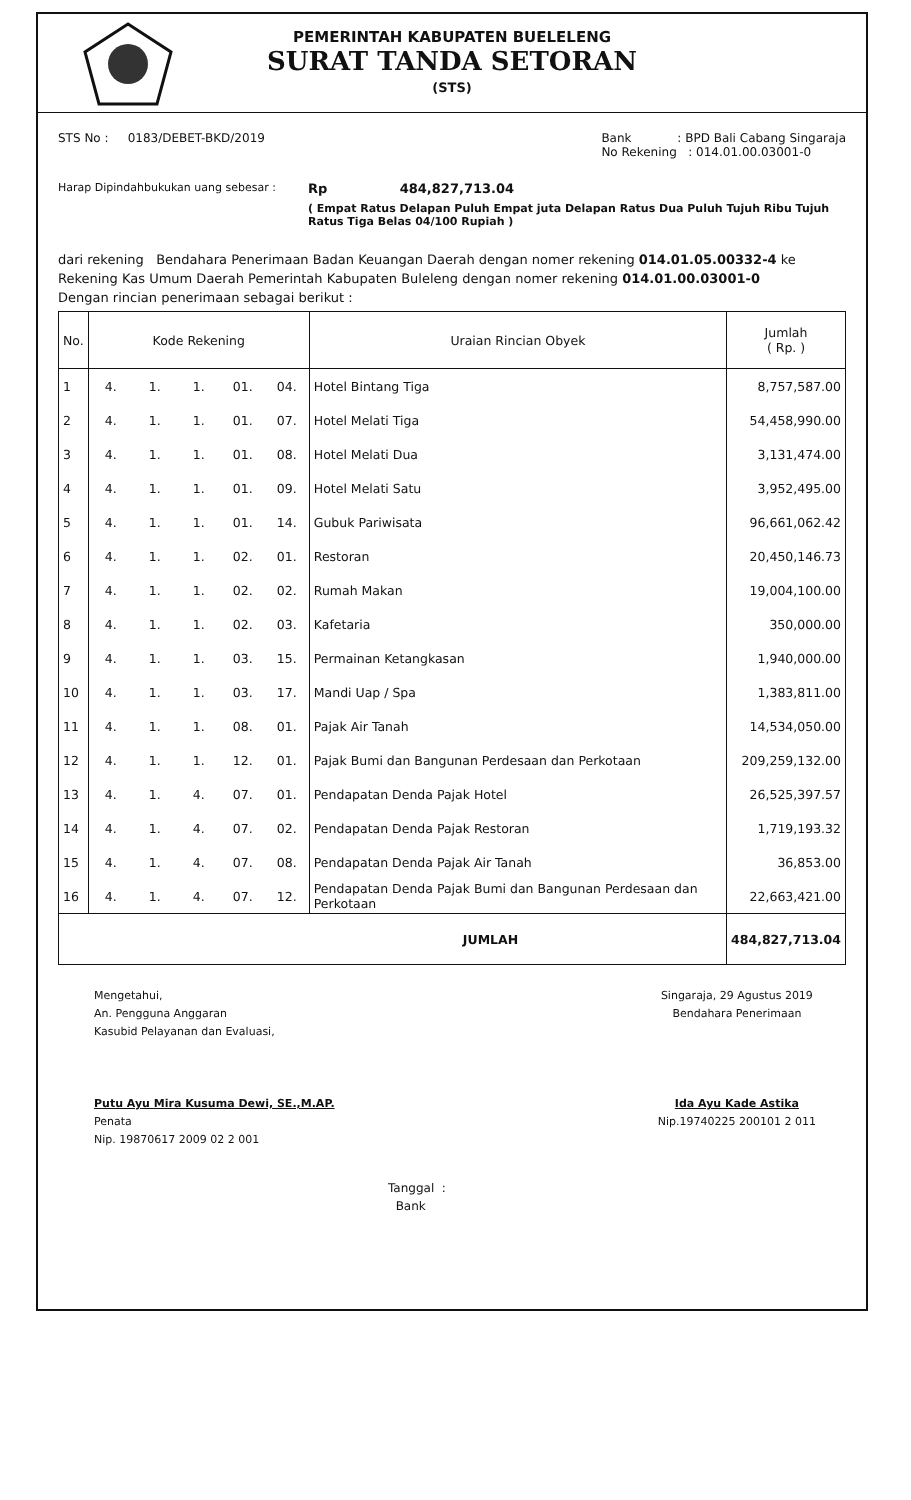PEMERINTAH KABUPATEN BUELELENG
SURAT TANDA SETORAN
(STS)
STS No : 0183/DEBET-BKD/2019
Bank : BPD Bali Cabang Singaraja
No Rekening : 014.01.00.03001-0
Harap Dipindahbukukan uang sebesar :
Rp 484,827,713.04
( Empat Ratus Delapan Puluh Empat juta Delapan Ratus Dua Puluh Tujuh Ribu Tujuh Ratus Tiga Belas 04/100 Rupiah )
dari rekening Bendahara Penerimaan Badan Keuangan Daerah dengan nomer rekening 014.01.05.00332-4 ke Rekening Kas Umum Daerah Pemerintah Kabupaten Buleleng dengan nomer rekening 014.01.00.03001-0
Dengan rincian penerimaan sebagai berikut :
| No. | Kode Rekening | | | | | Uraian Rincian Obyek | Jumlah ( Rp. ) |
| --- | --- | --- | --- | --- | --- | --- | --- |
| 1 | 4. | 1. | 1. | 01. | 04. | Hotel Bintang Tiga | 8,757,587.00 |
| 2 | 4. | 1. | 1. | 01. | 07. | Hotel Melati Tiga | 54,458,990.00 |
| 3 | 4. | 1. | 1. | 01. | 08. | Hotel Melati Dua | 3,131,474.00 |
| 4 | 4. | 1. | 1. | 01. | 09. | Hotel Melati Satu | 3,952,495.00 |
| 5 | 4. | 1. | 1. | 01. | 14. | Gubuk Pariwisata | 96,661,062.42 |
| 6 | 4. | 1. | 1. | 02. | 01. | Restoran | 20,450,146.73 |
| 7 | 4. | 1. | 1. | 02. | 02. | Rumah Makan | 19,004,100.00 |
| 8 | 4. | 1. | 1. | 02. | 03. | Kafetaria | 350,000.00 |
| 9 | 4. | 1. | 1. | 03. | 15. | Permainan Ketangkasan | 1,940,000.00 |
| 10 | 4. | 1. | 1. | 03. | 17. | Mandi Uap / Spa | 1,383,811.00 |
| 11 | 4. | 1. | 1. | 08. | 01. | Pajak Air Tanah | 14,534,050.00 |
| 12 | 4. | 1. | 1. | 12. | 01. | Pajak Bumi dan Bangunan Perdesaan dan Perkotaan | 209,259,132.00 |
| 13 | 4. | 1. | 4. | 07. | 01. | Pendapatan Denda Pajak Hotel | 26,525,397.57 |
| 14 | 4. | 1. | 4. | 07. | 02. | Pendapatan Denda Pajak Restoran | 1,719,193.32 |
| 15 | 4. | 1. | 4. | 07. | 08. | Pendapatan Denda Pajak Air Tanah | 36,853.00 |
| 16 | 4. | 1. | 4. | 07. | 12. | Pendapatan Denda Pajak Bumi dan Bangunan Perdesaan dan Perkotaan | 22,663,421.00 |
| JUMLAH | | | | | | | 484,827,713.04 |
Mengetahui,
An. Pengguna Anggaran
Kasubid Pelayanan dan Evaluasi,
Putu Ayu Mira Kusuma Dewi, SE.,M.AP.
Penata
Nip. 19870617 2009 02 2 001
Singaraja, 29 Agustus 2019
Bendahara Penerimaan
Ida Ayu Kade Astika
Nip.19740225 200101 2 011
Tanggal :
Bank